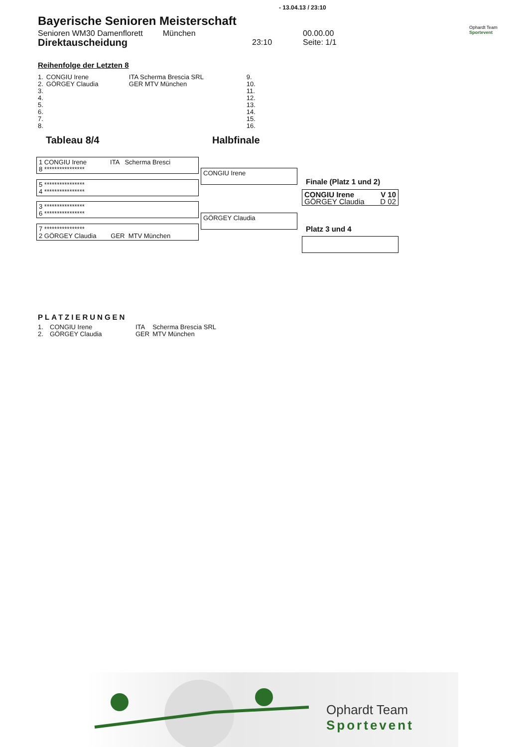- 13.04.13 / 23:10
Bayerische Senioren Meisterschaft
Senioren WM30 Damenflorett München
Direktauscheidung 23:10
00.00.00
Seite: 1/1
Ophardt Team
Sportevent
Reihenfolge der Letzten 8
| 1. | CONGIU Irene | ITA Scherma Brescia SRL | 9. |
| 2. | GÖRGEY Claudia | GER MTV München | 10. |
| 3. | | | 11. |
| 4. | | | 12. |
| 5. | | | 13. |
| 6. | | | 14. |
| 7. | | | 15. |
| 8. | | | 16. |
Tableau 8/4 Halbfinale
1 CONGIU Irene ITA Scherma Bresci
8 ****************
5 ****************
4 ****************
3 ****************
6 ****************
7 ****************
2 GÖRGEY Claudia GER MTV München
CONGIU Irene
GÖRGEY Claudia
Finale (Platz 1 und 2)
CONGIU Irene V 10
GÖRGEY Claudia D 02
Platz 3 und 4
PLATZIERUNGEN
| 1. | CONGIU Irene | ITA | Scherma Brescia SRL |
| 2. | GÖRGEY Claudia | GER | MTV München |
Ophardt Team
Sportevent